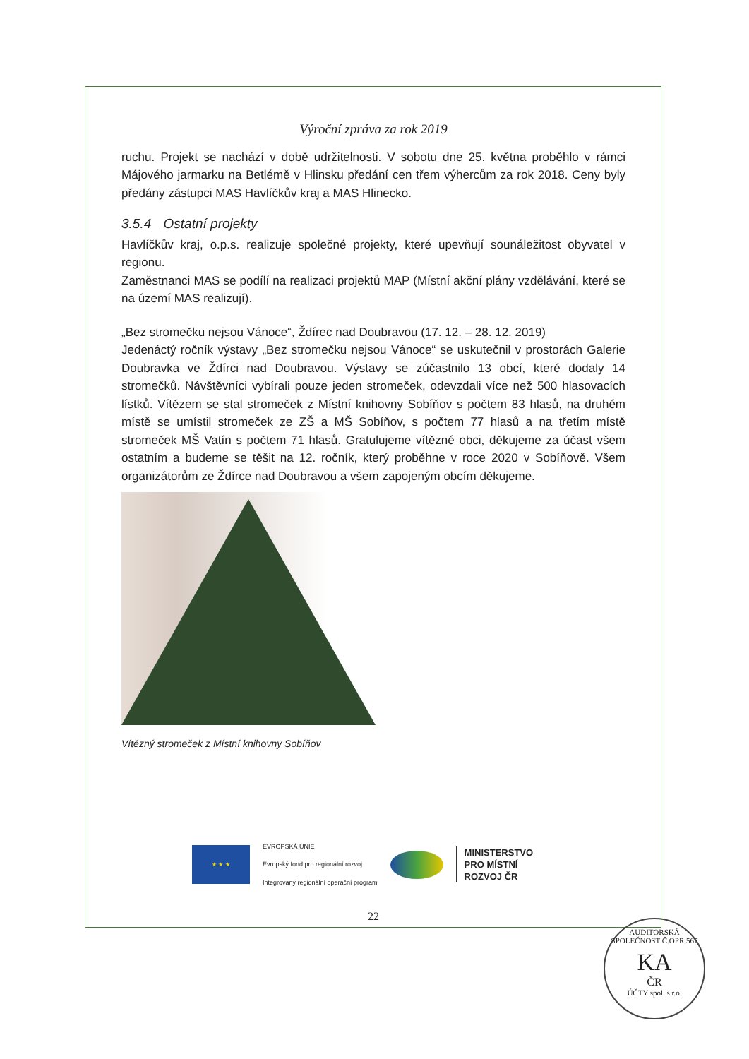Výroční zpráva za rok 2019
ruchu. Projekt se nachází v době udržitelnosti. V sobotu dne 25. května proběhlo v rámci Májového jarmarku na Betlémě v Hlinsku předání cen třem výhercům za rok 2018. Ceny byly předány zástupci MAS Havlíčkův kraj a MAS Hlinecko.
3.5.4 Ostatní projekty
Havlíčkův kraj, o.p.s. realizuje společné projekty, které upevňují sounáležitost obyvatel v regionu.
Zaměstnanci MAS se podílí na realizaci projektů MAP (Místní akční plány vzdělávání, které se na území MAS realizují).
„Bez stromečku nejsou Vánoce“, Ždírec nad Doubravou (17. 12. – 28. 12. 2019)
Jedenáctý ročník výstavy „Bez stromečku nejsou Vánoce“ se uskutečnil v prostorách Galerie Doubravka ve Ždírci nad Doubravou. Výstavy se zúčastnilo 13 obcí, které dodaly 14 stromečků. Návštěvníci vybírali pouze jeden stromeček, odevzdali více než 500 hlasovacích lístků. Vítězem se stal stromeček z Místní knihovny Sobíňov s počtem 83 hlasů, na druhém místě se umístil stromeček ze ZŠ a MŠ Sobíňov, s počtem 77 hlasů a na třetím místě stromeček MŠ Vatín s počtem 71 hlasů. Gratulujeme vítězné obci, děkujeme za účast všem ostatním a budeme se těšit na 12. ročník, který proběhne v roce 2020 v Sobíňově. Všem organizátorům ze Ždírce nad Doubravou a všem zapojeným obcím děkujeme.
Vítězný stromeček z Místní knihovny Sobíňov
★ ★ ★
EVROPSKÁ UNIE
Evropský fond pro regionální rozvoj
Integrovaný regionální operační program
MINISTERSTVO
PRO MÍSTNÍ
ROZVOJ ČR
22
AUDITORSKÁ SPOLEČNOST Č.OPR.567
KA
ČR
ÚČTY spol. s r.o.